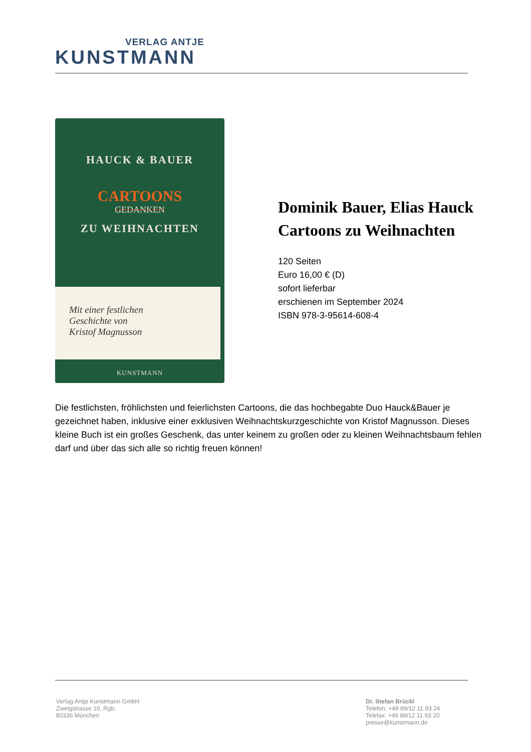VERLAG ANTJE
KUNSTMANN
HAUCK & BAUER
CARTOONS
GEDANKEN
ZU WEIHNACHTEN
Mit einer festlichen
Geschichte von
Kristof Magnusson
KUNSTMANN
Dominik Bauer, Elias Hauck
Cartoons zu Weihnachten
120 Seiten
Euro 16,00 € (D)
sofort lieferbar
erschienen im September 2024
ISBN 978-3-95614-608-4
Die festlichsten, fröhlichsten und feierlichsten Cartoons, die das hochbegabte Duo Hauck&Bauer je gezeichnet haben, inklusive einer exklusiven Weihnachtskurzgeschichte von Kristof Magnusson. Dieses kleine Buch ist ein großes Geschenk, das unter keinem zu großen oder zu kleinen Weihnachtsbaum fehlen darf und über das sich alle so richtig freuen können!
Verlag Antje Kunstmann GmbH
Zweigstrasse 10, Rgb.
80336 München
Dr. Stefan Brückl
Telefon: +49 89/12 11 93 24
Telefax: +49 89/12 11 93 20
presse@kunstmann.de